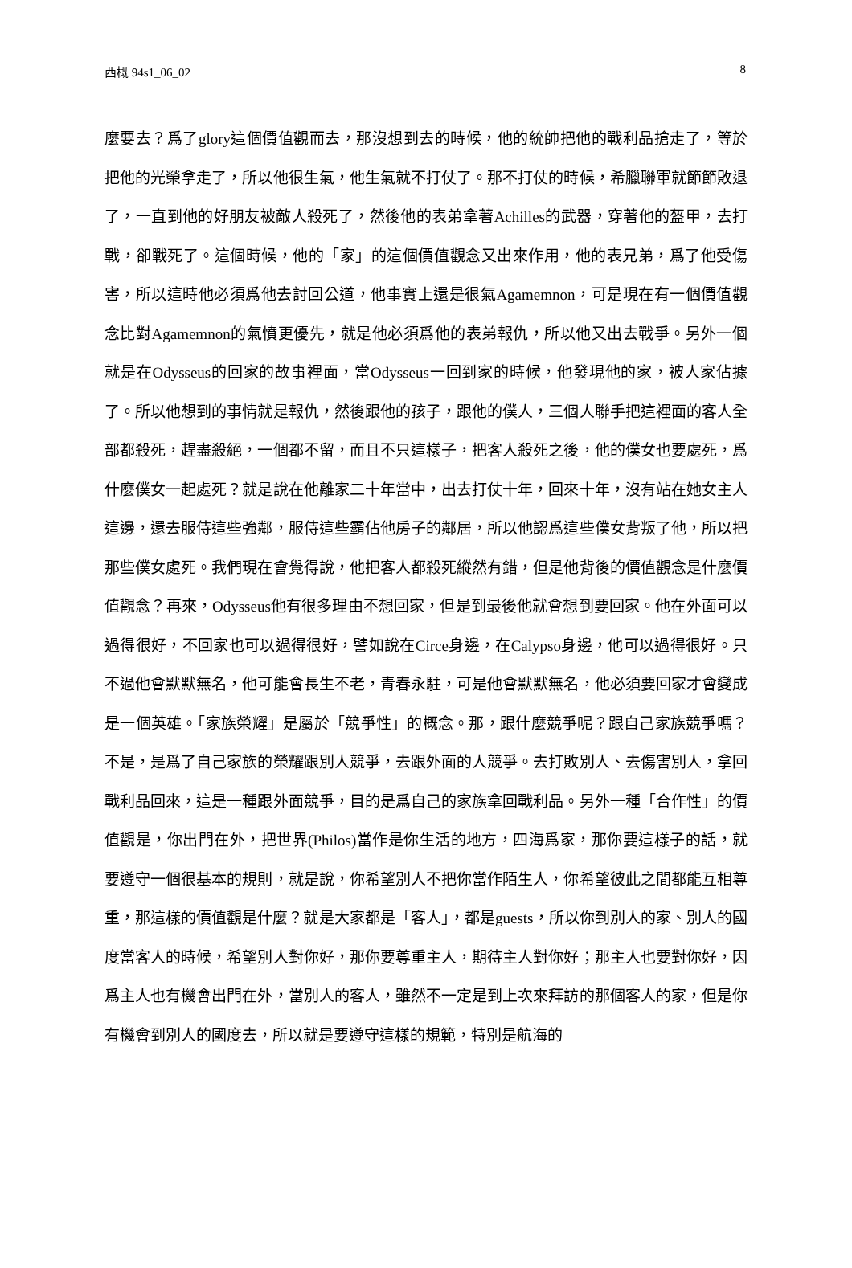西概 94s1_06_02 8
麼要去？爲了glory這個價值觀而去，那沒想到去的時候，他的統帥把他的戰利品搶走了，等於把他的光榮拿走了，所以他很生氣，他生氣就不打仗了。那不打仗的時候，希臘聯軍就節節敗退了，一直到他的好朋友被敵人殺死了，然後他的表弟拿著Achilles的武器，穿著他的盔甲，去打戰，卻戰死了。這個時候，他的「家」的這個價值觀念又出來作用，他的表兄弟，爲了他受傷害，所以這時他必須爲他去討回公道，他事實上還是很氣Agamemnon，可是現在有一個價值觀念比對Agamemnon的氣憤更優先，就是他必須爲他的表弟報仇，所以他又出去戰爭。另外一個就是在Odysseus的回家的故事裡面，當Odysseus一回到家的時候，他發現他的家，被人家佔據了。所以他想到的事情就是報仇，然後跟他的孩子，跟他的僕人，三個人聯手把這裡面的客人全部都殺死，趕盡殺絕，一個都不留，而且不只這樣子，把客人殺死之後，他的僕女也要處死，爲什麼僕女一起處死？就是說在他離家二十年當中，出去打仗十年，回來十年，沒有站在她女主人這邊，還去服侍這些強鄰，服侍這些霸佔他房子的鄰居，所以他認爲這些僕女背叛了他，所以把那些僕女處死。我們現在會覺得說，他把客人都殺死縱然有錯，但是他背後的價值觀念是什麼價值觀念？再來，Odysseus他有很多理由不想回家，但是到最後他就會想到要回家。他在外面可以過得很好，不回家也可以過得很好，譬如說在Circe身邊，在Calypso身邊，他可以過得很好。只不過他會默默無名，他可能會長生不老，青春永駐，可是他會默默無名，他必須要回家才會變成是一個英雄。「家族榮耀」是屬於「競爭性」的概念。那，跟什麼競爭呢？跟自己家族競爭嗎？不是，是爲了自己家族的榮耀跟別人競爭，去跟外面的人競爭。去打敗別人、去傷害別人，拿回戰利品回來，這是一種跟外面競爭，目的是爲自己的家族拿回戰利品。另外一種「合作性」的價值觀是，你出門在外，把世界(Philos)當作是你生活的地方，四海爲家，那你要這樣子的話，就要遵守一個很基本的規則，就是說，你希望別人不把你當作陌生人，你希望彼此之間都能互相尊重，那這樣的價值觀是什麼？就是大家都是「客人」，都是guests，所以你到別人的家、別人的國度當客人的時候，希望別人對你好，那你要尊重主人，期待主人對你好；那主人也要對你好，因爲主人也有機會出門在外，當別人的客人，雖然不一定是到上次來拜訪的那個客人的家，但是你有機會到別人的國度去，所以就是要遵守這樣的規範，特別是航海的